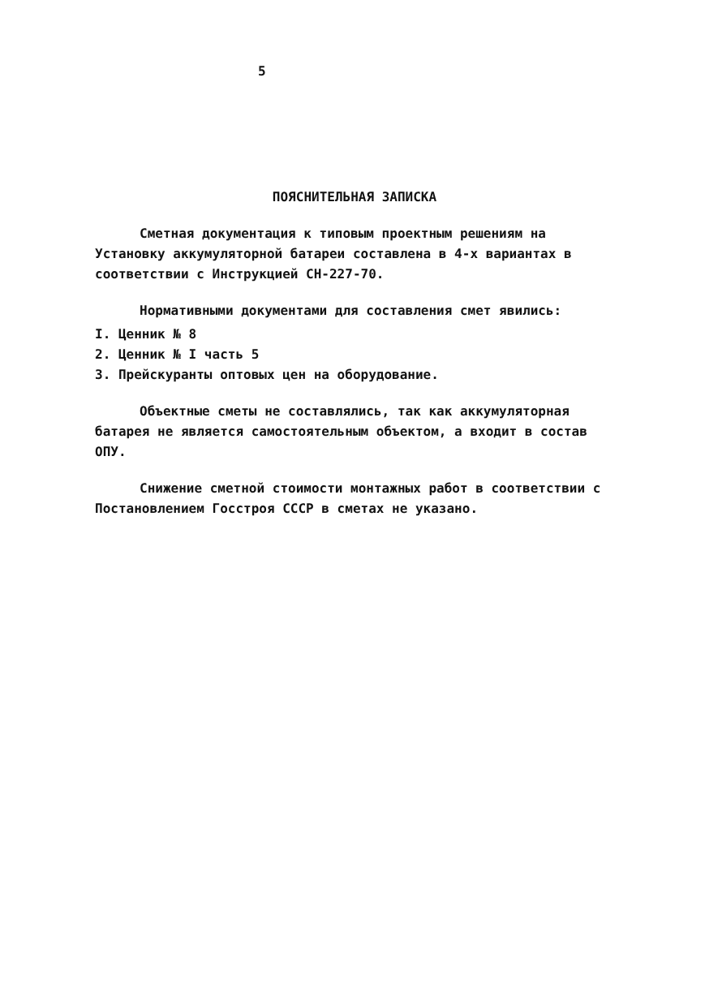5
ПОЯСНИТЕЛЬНАЯ ЗАПИСКА
Сметная документация к типовым проектным решениям на Установку аккумуляторной батареи составлена в 4-х вариантах в соответствии с Инструкцией СН-227-70.
Нормативными документами для составления смет явились:
I. Ценник № 8
2. Ценник № I часть 5
3. Прейскуранты оптовых цен на оборудование.
Объектные сметы не составлялись, так как аккумуляторная батарея не является самостоятельным объектом, а входит в состав ОПУ.
Снижение сметной стоимости монтажных работ в соответствии с Постановлением Госстроя СССР в сметах не указано.